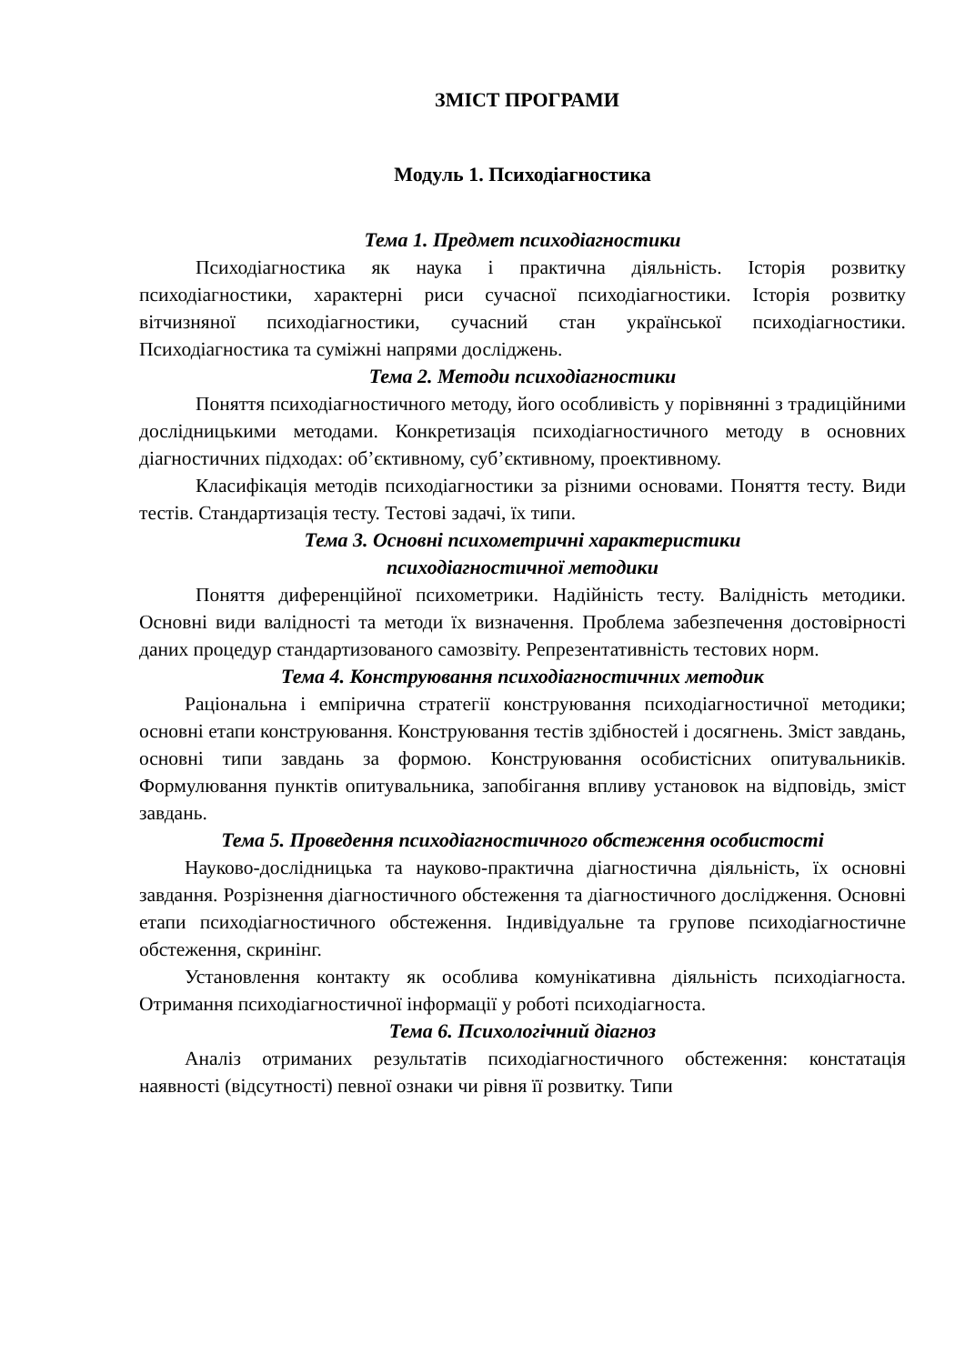ЗМІСТ ПРОГРАМИ
Модуль 1. Психодіагностика
Тема 1. Предмет психодіагностики
Психодіагностика як наука і практична діяльність. Історія розвитку психодіагностики, характерні риси сучасної психодіагностики. Історія розвитку вітчизняної психодіагностики, сучасний стан української психодіагностики. Психодіагностика та суміжні напрями досліджень.
Тема 2. Методи психодіагностики
Поняття психодіагностичного методу, його особливість у порівнянні з традиційними дослідницькими методами. Конкретизація психодіагностичного методу в основних діагностичних підходах: об’єктивному, суб’єктивному, проективному.
Класифікація методів психодіагностики за різними основами. Поняття тесту. Види тестів. Стандартизація тесту. Тестові задачі, їх типи.
Тема 3. Основні психометричні характеристики
психодіагностичної методики
Поняття диференційної психометрики. Надійність тесту. Валідність методики. Основні види валідності та методи їх визначення. Проблема забезпечення достовірності даних процедур стандартизованого самозвіту. Репрезентативність тестових норм.
Тема 4. Конструювання психодіагностичних методик
Раціональна і емпірична стратегії конструювання психодіагностичної методики; основні етапи конструювання. Конструювання тестів здібностей і досягнень. Зміст завдань, основні типи завдань за формою. Конструювання особистісних опитувальників. Формулювання пунктів опитувальника, запобігання впливу установок на відповідь, зміст завдань.
Тема 5. Проведення психодіагностичного обстеження особистості
Науково-дослідницька та науково-практична діагностична діяльність, їх основні завдання. Розрізнення діагностичного обстеження та діагностичного дослідження. Основні етапи психодіагностичного обстеження. Індивідуальне та групове психодіагностичне обстеження, скринінг.
Установлення контакту як особлива комунікативна діяльність психодіагноста. Отримання психодіагностичної інформації у роботі психодіагноста.
Тема 6. Психологічний діагноз
Аналіз отриманих результатів психодіагностичного обстеження: констатація наявності (відсутності) певної ознаки чи рівня її розвитку. Типи